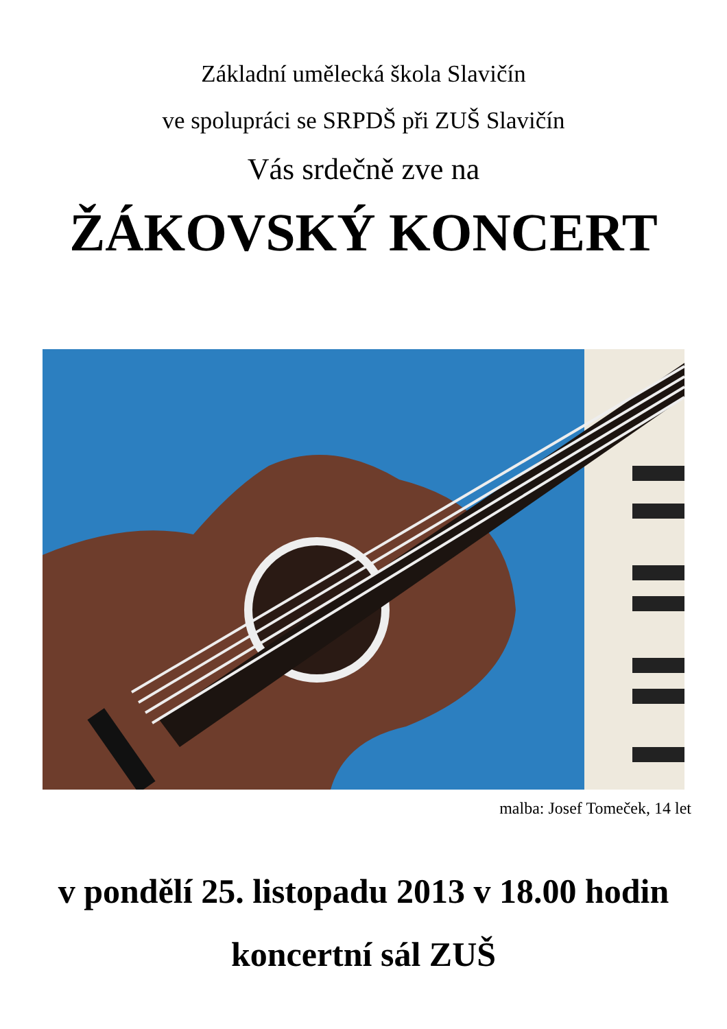Základní umělecká škola Slavičín
ve spolupráci se SRPDŠ při ZUŠ Slavičín
Vás srdečně zve na
ŽÁKOVSKÝ KONCERT
malba: Josef Tomeček, 14 let
v pondělí 25. listopadu 2013 v 18.00 hodin
koncertní sál ZUŠ